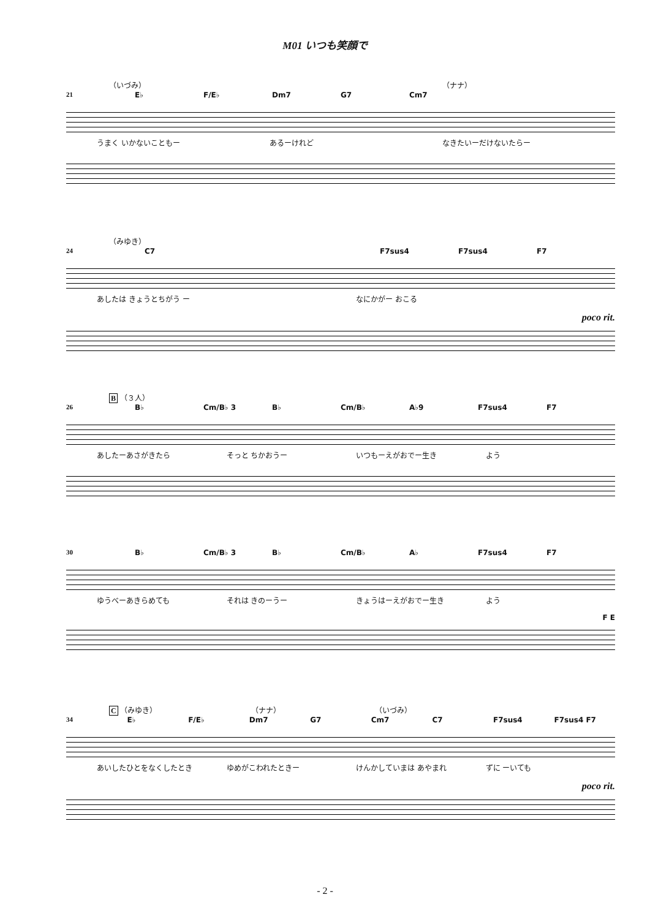M01 いつも笑顔で
（いづみ） （ナナ）
21 E♭ F/E♭ Dm7 G7 Cm7
うまく いかないこともー あるーけれど なきたいーだけないたらー
（みゆき）
24 C7 F7sus4 F7sus4 F7
あしたは きょうとちがう ー なにかがー おこる
poco rit.
B （３人）
26 B♭ Cm/B♭ 3 B♭ Cm/B♭ A♭9 F7sus4 F7
あしたーあさがきたら そっと ちかおうー いつもーえがおでー生き よう
30 B♭ Cm/B♭ 3 B♭ Cm/B♭ A♭ F7sus4 F7
ゆうべーあきらめても それは きのーうー きょうはーえがおでー生き よう
F E
C （みゆき） （ナナ） （いづみ）
34 E♭ F/E♭ Dm7 G7 Cm7 C7 F7sus4 F7sus4 F7
あいしたひとをなくしたとき ゆめがこわれたときー けんかしていまは あやまれ ずに ーいても
poco rit.
- 2 -